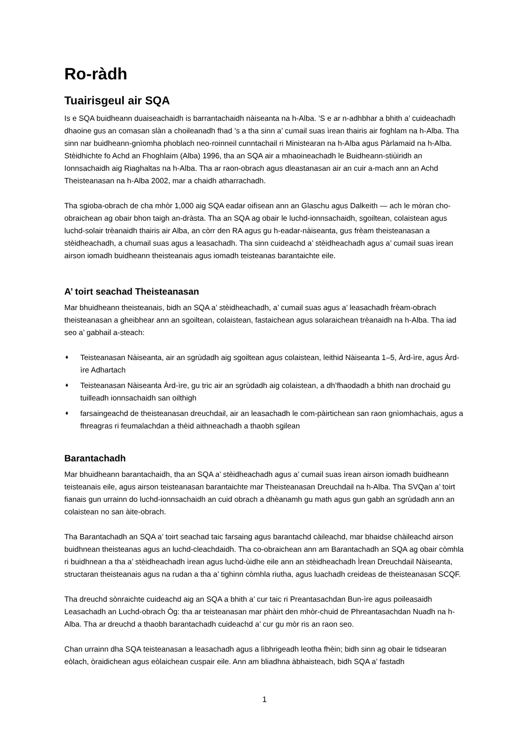Ro-ràdh
Tuairisgeul air SQA
Is e SQA buidheann duaiseachaidh is barrantachaidh nàiseanta na h-Alba. ’S e ar n-adhbhar a bhith a’ cuideachadh dhaoine gus an comasan slàn a choileanadh fhad ’s a tha sinn a’ cumail suas ìrean thairis air foghlam na h-Alba. Tha sinn nar buidheann-gnìomha phoblach neo-roinneil cunntachail ri Ministearan na h-Alba agus Pàrlamaid na h-Alba. Stèidhichte fo Achd an Fhoghlaim (Alba) 1996, tha an SQA air a mhaoineachadh le Buidheann-stiùiridh an Ionnsachaidh aig Riaghaltas na h-Alba. Tha ar raon-obrach agus dleastanasan air an cuir a-mach ann an Achd Theisteanasan na h-Alba 2002, mar a chaidh atharrachadh.
Tha sgioba-obrach de cha mhòr 1,000 aig SQA eadar oifisean ann an Glaschu agus Dalkeith — ach le mòran cho-obraichean ag obair bhon taigh an-dràsta. Tha an SQA ag obair le luchd-ionnsachaidh, sgoiltean, colaistean agus luchd-solair trèanaidh thairis air Alba, an còrr den RA agus gu h-eadar-nàiseanta, gus frèam theisteanasan a stèidheachadh, a chumail suas agus a leasachadh. Tha sinn cuideachd a’ stèidheachadh agus a’ cumail suas ìrean airson iomadh buidheann theisteanais agus iomadh teisteanas barantaichte eile.
A’ toirt seachad Theisteanasan
Mar bhuidheann theisteanais, bidh an SQA a’ stèidheachadh, a’ cumail suas agus a’ leasachadh frèam-obrach theisteanasan a gheibhear ann an sgoiltean, colaistean, fastaichean agus solaraichean trèanaidh na h-Alba. Tha iad seo a’ gabhail a-steach:
♦ Teisteanasan Nàiseanta, air an sgrùdadh aig sgoiltean agus colaistean, leithid Nàiseanta 1–5, Àrd-ìre, agus Àrd-ìre Adhartach
♦ Teisteanasan Nàiseanta Àrd-ìre, gu tric air an sgrùdadh aig colaistean, a dh’fhaodadh a bhith nan drochaid gu tuilleadh ionnsachaidh san oilthigh
♦ farsaingeachd de theisteanasan dreuchdail, air an leasachadh le com-pàirtichean san raon gnìomhachais, agus a fhreagras ri feumalachdan a thèid aithneachadh a thaobh sgilean
Barantachadh
Mar bhuidheann barantachaidh, tha an SQA a’ stèidheachadh agus a’ cumail suas ìrean airson iomadh buidheann teisteanais eile, agus airson teisteanasan barantaichte mar Theisteanasan Dreuchdail na h-Alba. Tha SVQan a’ toirt fianais gun urrainn do luchd-ionnsachaidh an cuid obrach a dhèanamh gu math agus gun gabh an sgrùdadh ann an colaistean no san àite-obrach.
Tha Barantachadh an SQA a’ toirt seachad taic farsaing agus barantachd càileachd, mar bhaidse chàileachd airson buidhnean theisteanas agus an luchd-cleachdaidh. Tha co-obraichean ann am Barantachadh an SQA ag obair còmhla ri buidhnean a tha a’ stèidheachadh ìrean agus luchd-ùidhe eile ann an stèidheachadh Ìrean Dreuchdail Nàiseanta, structaran theisteanais agus na rudan a tha a’ tighinn còmhla riutha, agus luachadh creideas de theisteanasan SCQF.
Tha dreuchd sònraichte cuideachd aig an SQA a bhith a’ cur taic ri Preantasachdan Bun-ìre agus poileasaidh Leasachadh an Luchd-obrach Òg: tha ar teisteanasan mar phàirt den mhòr-chuid de Phreantasachdan Nuadh na h-Alba. Tha ar dreuchd a thaobh barantachadh cuideachd a’ cur gu mòr ris an raon seo.
Chan urrainn dha SQA teisteanasan a leasachadh agus a lìbhrigeadh leotha fhèin; bidh sinn ag obair le tidsearan eòlach, òraidichean agus eòlaichean cuspair eile. Ann am bliadhna àbhaisteach, bidh SQA a’ fastadh
1